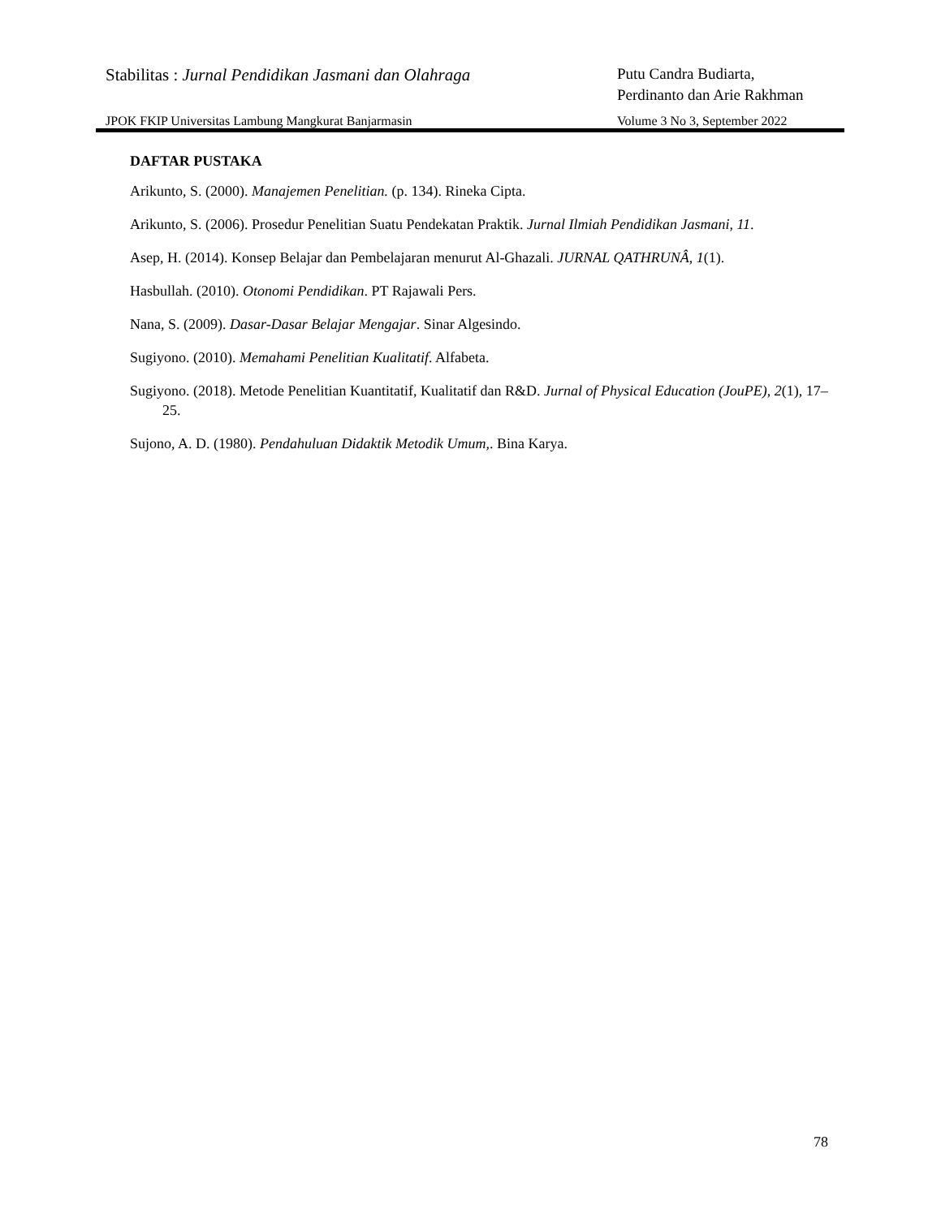Stabilitas : Jurnal Pendidikan Jasmani dan Olahraga
Putu Candra Budiarta,
Perdinanto dan Arie Rakhman
JPOK FKIP Universitas Lambung Mangkurat Banjarmasin
Volume 3 No 3, September 2022
DAFTAR PUSTAKA
Arikunto, S. (2000). Manajemen Penelitian. (p. 134). Rineka Cipta.
Arikunto, S. (2006). Prosedur Penelitian Suatu Pendekatan Praktik. Jurnal Ilmiah Pendidikan Jasmani, 11.
Asep, H. (2014). Konsep Belajar dan Pembelajaran menurut Al-Ghazali. JURNAL QATHRUNÂ, 1(1).
Hasbullah. (2010). Otonomi Pendidikan. PT Rajawali Pers.
Nana, S. (2009). Dasar-Dasar Belajar Mengajar. Sinar Algesindo.
Sugiyono. (2010). Memahami Penelitian Kualitatif. Alfabeta.
Sugiyono. (2018). Metode Penelitian Kuantitatif, Kualitatif dan R&D. Jurnal of Physical Education (JouPE), 2(1), 17–25.
Sujono, A. D. (1980). Pendahuluan Didaktik Metodik Umum,. Bina Karya.
78